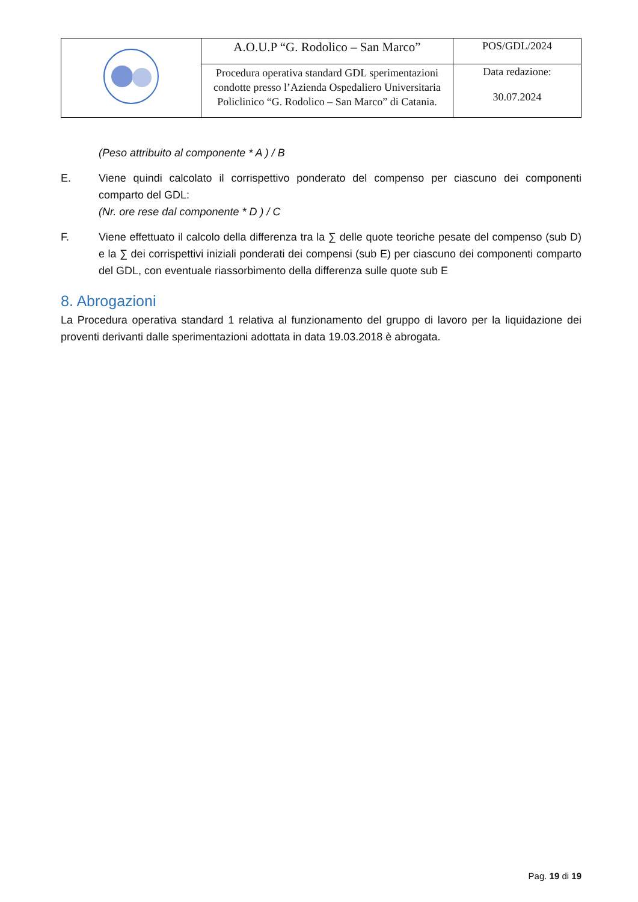| | A.O.U.P “G. Rodolico – San Marco” | POS/GDL/2024 |
| | Procedura operativa standard GDL sperimentazioni condotte presso l’Azienda Ospedaliero Universitaria Policlinico “G. Rodolico – San Marco” di Catania. | Data redazione: 30.07.2024 |
(Peso attribuito al componente * A ) / B
E. Viene quindi calcolato il corrispettivo ponderato del compenso per ciascuno dei componenti comparto del GDL:
(Nr. ore rese dal componente * D ) / C
F. Viene effettuato il calcolo della differenza tra la ∑ delle quote teoriche pesate del compenso (sub D) e la ∑ dei corrispettivi iniziali ponderati dei compensi (sub E) per ciascuno dei componenti comparto del GDL, con eventuale riassorbimento della differenza sulle quote sub E
8. Abrogazioni
La Procedura operativa standard 1 relativa al funzionamento del gruppo di lavoro per la liquidazione dei proventi derivanti dalle sperimentazioni adottata in data 19.03.2018 è abrogata.
Pag. 19 di 19